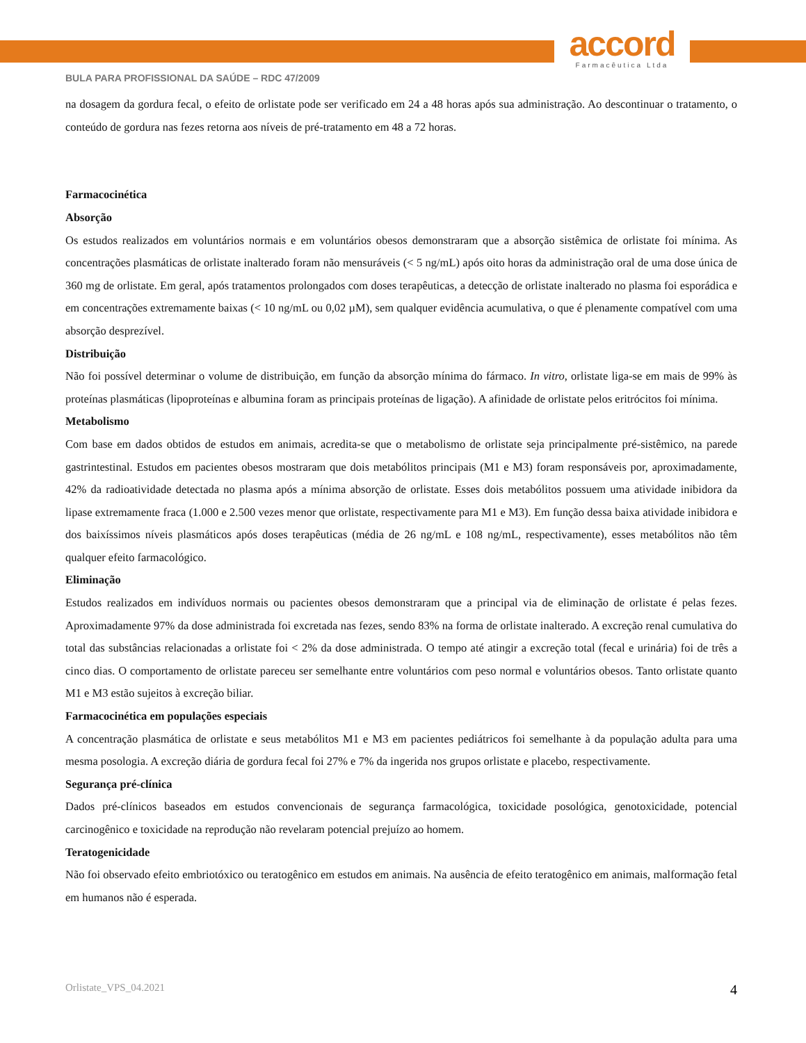accord
Farmacêutica Ltda
BULA PARA PROFISSIONAL DA SAÚDE – RDC 47/2009
na dosagem da gordura fecal, o efeito de orlistate pode ser verificado em 24 a 48 horas após sua administração. Ao descontinuar o tratamento, o conteúdo de gordura nas fezes retorna aos níveis de pré-tratamento em 48 a 72 horas.
Farmacocinética
Absorção
Os estudos realizados em voluntários normais e em voluntários obesos demonstraram que a absorção sistêmica de orlistate foi mínima. As concentrações plasmáticas de orlistate inalterado foram não mensuráveis (< 5 ng/mL) após oito horas da administração oral de uma dose única de 360 mg de orlistate. Em geral, após tratamentos prolongados com doses terapêuticas, a detecção de orlistate inalterado no plasma foi esporádica e em concentrações extremamente baixas (< 10 ng/mL ou 0,02 µM), sem qualquer evidência acumulativa, o que é plenamente compatível com uma absorção desprezível.
Distribuição
Não foi possível determinar o volume de distribuição, em função da absorção mínima do fármaco. In vitro, orlistate liga-se em mais de 99% às proteínas plasmáticas (lipoproteínas e albumina foram as principais proteínas de ligação). A afinidade de orlistate pelos eritrócitos foi mínima.
Metabolismo
Com base em dados obtidos de estudos em animais, acredita-se que o metabolismo de orlistate seja principalmente pré-sistêmico, na parede gastrintestinal. Estudos em pacientes obesos mostraram que dois metabólitos principais (M1 e M3) foram responsáveis por, aproximadamente, 42% da radioatividade detectada no plasma após a mínima absorção de orlistate. Esses dois metabólitos possuem uma atividade inibidora da lipase extremamente fraca (1.000 e 2.500 vezes menor que orlistate, respectivamente para M1 e M3). Em função dessa baixa atividade inibidora e dos baixíssimos níveis plasmáticos após doses terapêuticas (média de 26 ng/mL e 108 ng/mL, respectivamente), esses metabólitos não têm qualquer efeito farmacológico.
Eliminação
Estudos realizados em indivíduos normais ou pacientes obesos demonstraram que a principal via de eliminação de orlistate é pelas fezes. Aproximadamente 97% da dose administrada foi excretada nas fezes, sendo 83% na forma de orlistate inalterado. A excreção renal cumulativa do total das substâncias relacionadas a orlistate foi < 2% da dose administrada. O tempo até atingir a excreção total (fecal e urinária) foi de três a cinco dias. O comportamento de orlistate pareceu ser semelhante entre voluntários com peso normal e voluntários obesos. Tanto orlistate quanto M1 e M3 estão sujeitos à excreção biliar.
Farmacocinética em populações especiais
A concentração plasmática de orlistate e seus metabólitos M1 e M3 em pacientes pediátricos foi semelhante à da população adulta para uma mesma posologia. A excreção diária de gordura fecal foi 27% e 7% da ingerida nos grupos orlistate e placebo, respectivamente.
Segurança pré-clínica
Dados pré-clínicos baseados em estudos convencionais de segurança farmacológica, toxicidade posológica, genotoxicidade, potencial carcinogênico e toxicidade na reprodução não revelaram potencial prejuízo ao homem.
Teratogenicidade
Não foi observado efeito embriotóxico ou teratogênico em estudos em animais. Na ausência de efeito teratogênico em animais, malformação fetal em humanos não é esperada.
Orlistate_VPS_04.2021 4